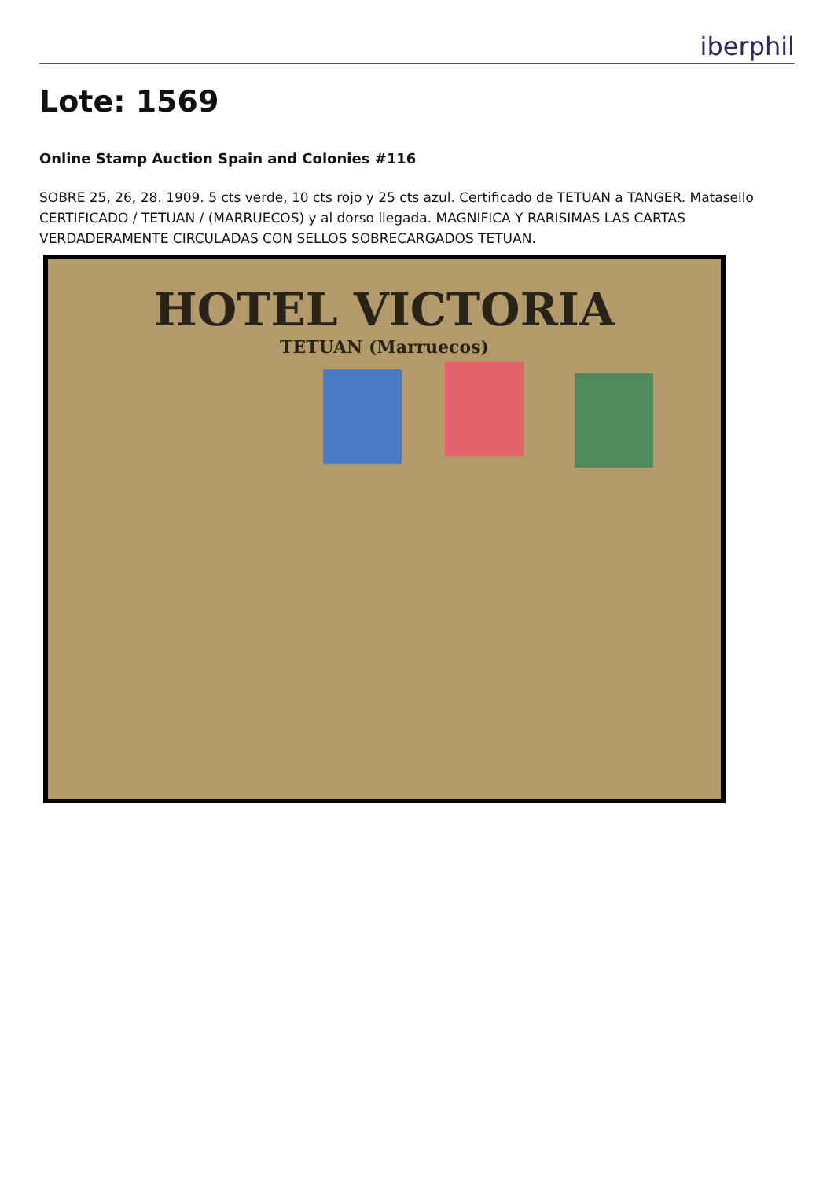iberphil
Lote: 1569
Online Stamp Auction Spain and Colonies #116
SOBRE 25, 26, 28. 1909. 5 cts verde, 10 cts rojo y 25 cts azul. Certificado de TETUAN a TANGER. Matasello CERTIFICADO / TETUAN / (MARRUECOS) y al dorso llegada. MAGNIFICA Y RARISIMAS LAS CARTAS VERDADERAMENTE CIRCULADAS CON SELLOS SOBRECARGADOS TETUAN.
HOTEL VICTORIA
TETUAN (Marruecos)